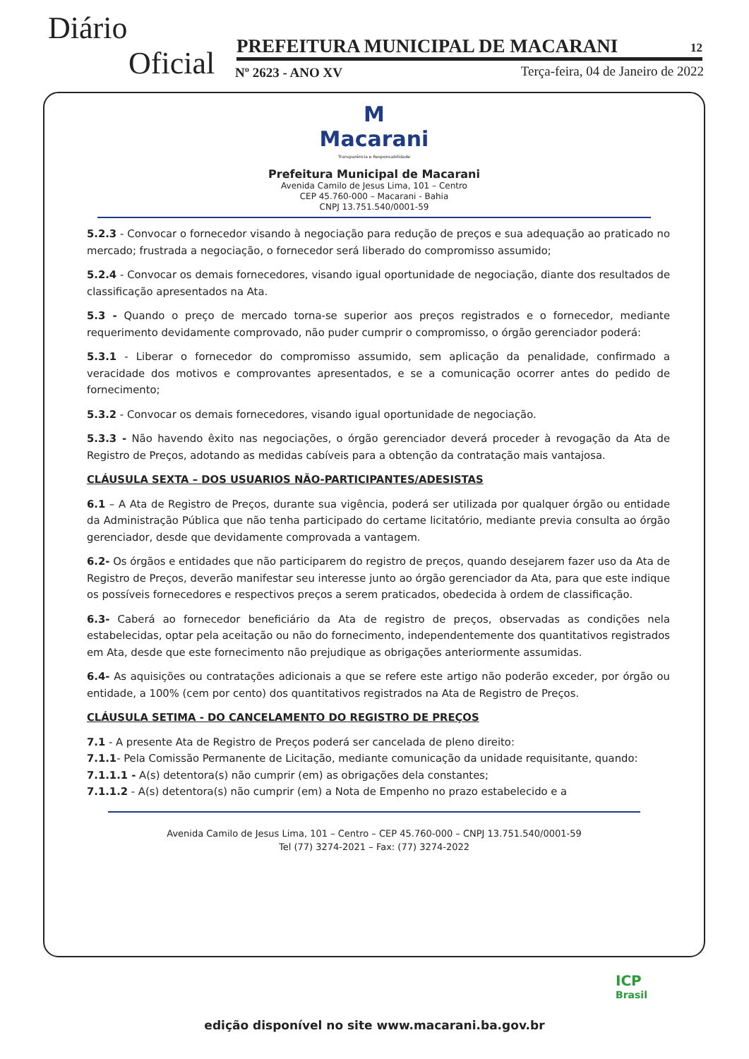Diário
Oficial PREFEITURA MUNICIPAL DE MACARANI 12
Nº 2623 - ANO XV
Terça-feira, 04 de Janeiro de 2022
M
Macarani
Transparência e Responsabilidade
Prefeitura Municipal de Macarani
Avenida Camilo de Jesus Lima, 101 – Centro
CEP 45.760-000 – Macarani - Bahia
CNPJ 13.751.540/0001-59
5.2.3 - Convocar o fornecedor visando à negociação para redução de preços e sua adequação ao praticado no mercado; frustrada a negociação, o fornecedor será liberado do compromisso assumido;
5.2.4 - Convocar os demais fornecedores, visando igual oportunidade de negociação, diante dos resultados de classificação apresentados na Ata.
5.3 - Quando o preço de mercado torna-se superior aos preços registrados e o fornecedor, mediante requerimento devidamente comprovado, não puder cumprir o compromisso, o órgão gerenciador poderá:
5.3.1 - Liberar o fornecedor do compromisso assumido, sem aplicação da penalidade, confirmado a veracidade dos motivos e comprovantes apresentados, e se a comunicação ocorrer antes do pedido de fornecimento;
5.3.2 - Convocar os demais fornecedores, visando igual oportunidade de negociação.
5.3.3 - Não havendo êxito nas negociações, o órgão gerenciador deverá proceder à revogação da Ata de Registro de Preços, adotando as medidas cabíveis para a obtenção da contratação mais vantajosa.
CLÁUSULA SEXTA – DOS USUARIOS NÃO-PARTICIPANTES/ADESISTAS
6.1 – A Ata de Registro de Preços, durante sua vigência, poderá ser utilizada por qualquer órgão ou entidade da Administração Pública que não tenha participado do certame licitatório, mediante previa consulta ao órgão gerenciador, desde que devidamente comprovada a vantagem.
6.2- Os órgãos e entidades que não participarem do registro de preços, quando desejarem fazer uso da Ata de Registro de Preços, deverão manifestar seu interesse junto ao órgão gerenciador da Ata, para que este indique os possíveis fornecedores e respectivos preços a serem praticados, obedecida à ordem de classificação.
6.3- Caberá ao fornecedor beneficiário da Ata de registro de preços, observadas as condições nela estabelecidas, optar pela aceitação ou não do fornecimento, independentemente dos quantitativos registrados em Ata, desde que este fornecimento não prejudique as obrigações anteriormente assumidas.
6.4- As aquisições ou contratações adicionais a que se refere este artigo não poderão exceder, por órgão ou entidade, a 100% (cem por cento) dos quantitativos registrados na Ata de Registro de Preços.
CLÁUSULA SETIMA - DO CANCELAMENTO DO REGISTRO DE PREÇOS
7.1 - A presente Ata de Registro de Preços poderá ser cancelada de pleno direito:
7.1.1- Pela Comissão Permanente de Licitação, mediante comunicação da unidade requisitante, quando:
7.1.1.1 - A(s) detentora(s) não cumprir (em) as obrigações dela constantes;
7.1.1.2 - A(s) detentora(s) não cumprir (em) a Nota de Empenho no prazo estabelecido e a
Avenida Camilo de Jesus Lima, 101 – Centro – CEP 45.760-000 – CNPJ 13.751.540/0001-59
Tel (77) 3274-2021 – Fax: (77) 3274-2022
ICP
Brasil
edição disponível no site www.macarani.ba.gov.br